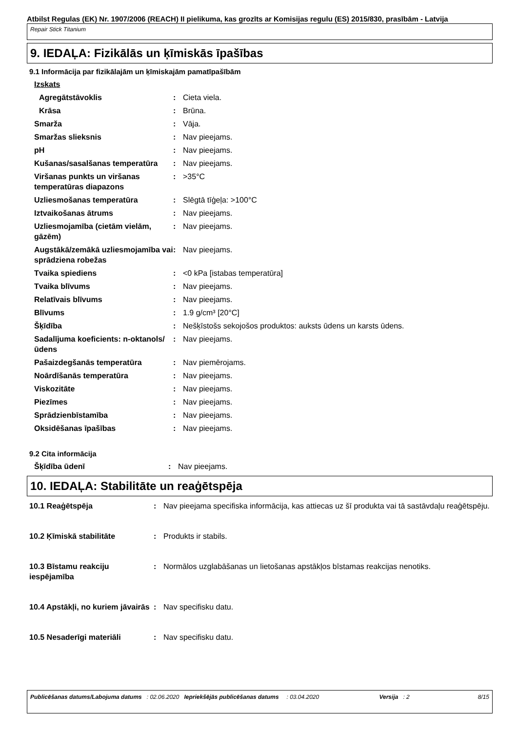Atbilst Regulas (EK) Nr. 1907/2006 (REACH) II pielikuma, kas grozīts ar Komisijas regulu (ES) 2015/830, prasībām - Latvija
Repair Stick Titanium
9. IEDAĻA: Fizikālās un ķīmiskās īpašības
9.1 Informācija par fizikālajām un ķīmiskajām pamatīpašībām
| Izskats | | |
| Agregātstāvoklis | : | Cieta viela. |
| Krāsa | : | Brūna. |
| Smarža | : | Vāja. |
| Smaržas slieksnis | : | Nav pieejams. |
| pH | : | Nav pieejams. |
| Kušanas/sasalšanas temperatūra | : | Nav pieejams. |
| Viršanas punkts un viršanas temperatūras diapazons | : | >35°C |
| Uzliesmošanas temperatūra | : | Slēgtā tīģeļa: >100°C |
| Iztvaikošanas ātrums | : | Nav pieejams. |
| Uzliesmojamība (cietām vielām, gāzēm) | : | Nav pieejams. |
| Augstākā/zemākā uzliesmojamība vai sprādziena robežas | : | Nav pieejams. |
| Tvaika spiediens | : | <0 kPa [istabas temperatūra] |
| Tvaika blīvums | : | Nav pieejams. |
| Relatīvais blīvums | : | Nav pieejams. |
| Blīvums | : | 1.9 g/cm³ [20°C] |
| Šķīdība | : | Nešķīstošs sekojošos produktos: auksts ūdens un karsts ūdens. |
| Sadalījuma koeficients: n-oktanols/ūdens | : | Nav pieejams. |
| Pašaizdegšanās temperatūra | : | Nav piemērojams. |
| Noārdīšanās temperatūra | : | Nav pieejams. |
| Viskozitāte | : | Nav pieejams. |
| Piezīmes | : | Nav pieejams. |
| Sprādzienbīstamība | : | Nav pieejams. |
| Oksidēšanas īpašības | : | Nav pieejams. |
9.2 Cita informācija
| Šķīdība ūdenī | : | Nav pieejams. |
10. IEDAĻA: Stabilitāte un reaģētspēja
| 10.1 Reaģētspēja | : | Nav pieejama specifiska informācija, kas attiecas uz šī produkta vai tā sastāvdaļu reaģētspēju. |
| 10.2 Ķīmiskā stabilitāte | : | Produkts ir stabils. |
| 10.3 Bīstamu reakciju iespējamība | : | Normālos uzglabāšanas un lietošanas apstākļos bīstamas reakcijas nenotiks. |
| 10.4 Apstākļi, no kuriem jāvairās | : | Nav specifisku datu. |
| 10.5 Nesaderīgi materiāli | : | Nav specifisku datu. |
Publicēšanas datums/Labojuma datums : 02.06.2020 Iepriekšējās publicēšanas datums : 03.04.2020 Versija : 2 8/15